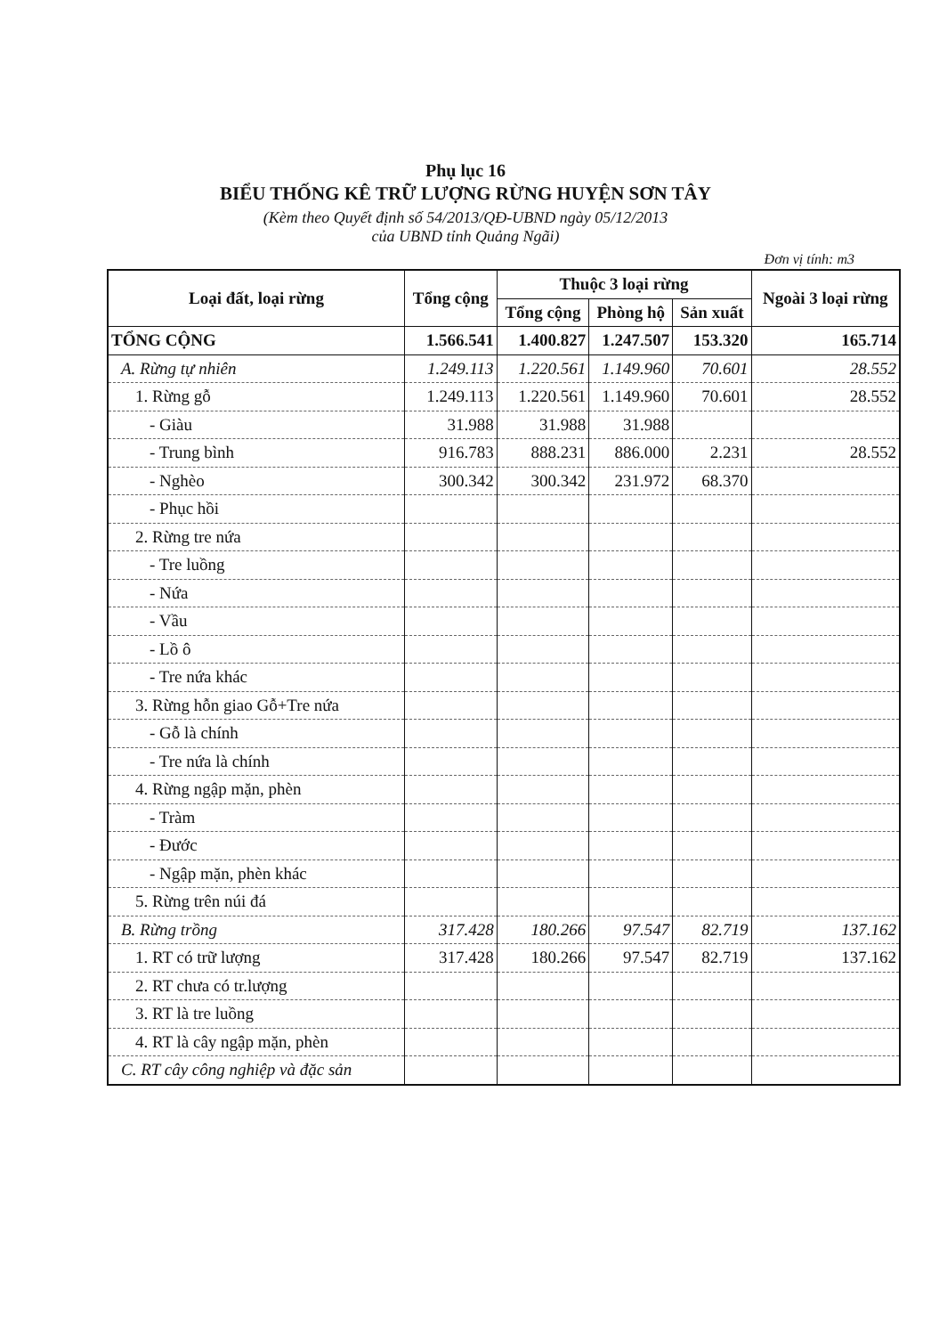Phụ lục 16
BIỂU THỐNG KÊ TRỮ LƯỢNG RỪNG HUYỆN SƠN TÂY
(Kèm theo Quyết định số 54/2013/QĐ-UBND ngày 05/12/2013
của UBND tỉnh Quảng Ngãi)
Đơn vị tính: m3
| Loại đất, loại rừng | Tổng cộng | Thuộc 3 loại rừng | | | Ngoài 3 loại rừng |
| --- | --- | --- | --- | --- | --- |
| | | Tổng cộng | Phòng hộ | Sản xuất | |
| TỔNG CỘNG | 1.566.541 | 1.400.827 | 1.247.507 | 153.320 | 165.714 |
| A. Rừng tự nhiên | 1.249.113 | 1.220.561 | 1.149.960 | 70.601 | 28.552 |
| 1. Rừng gỗ | 1.249.113 | 1.220.561 | 1.149.960 | 70.601 | 28.552 |
| - Giàu | 31.988 | 31.988 | 31.988 | | |
| - Trung bình | 916.783 | 888.231 | 886.000 | 2.231 | 28.552 |
| - Nghèo | 300.342 | 300.342 | 231.972 | 68.370 | |
| - Phục hồi | | | | | |
| 2. Rừng tre nứa | | | | | |
| - Tre luồng | | | | | |
| - Nứa | | | | | |
| - Vầu | | | | | |
| - Lồ ô | | | | | |
| - Tre nứa khác | | | | | |
| 3. Rừng hỗn giao Gỗ+Tre nứa | | | | | |
| - Gỗ là chính | | | | | |
| - Tre nứa là chính | | | | | |
| 4. Rừng ngập mặn, phèn | | | | | |
| - Tràm | | | | | |
| - Đước | | | | | |
| - Ngập mặn, phèn khác | | | | | |
| 5. Rừng trên núi đá | | | | | |
| B. Rừng trồng | 317.428 | 180.266 | 97.547 | 82.719 | 137.162 |
| 1. RT có trữ lượng | 317.428 | 180.266 | 97.547 | 82.719 | 137.162 |
| 2. RT chưa có tr.lượng | | | | | |
| 3. RT là tre luồng | | | | | |
| 4. RT là cây ngập mặn, phèn | | | | | |
| C. RT cây công nghiệp và đặc sản | | | | | |